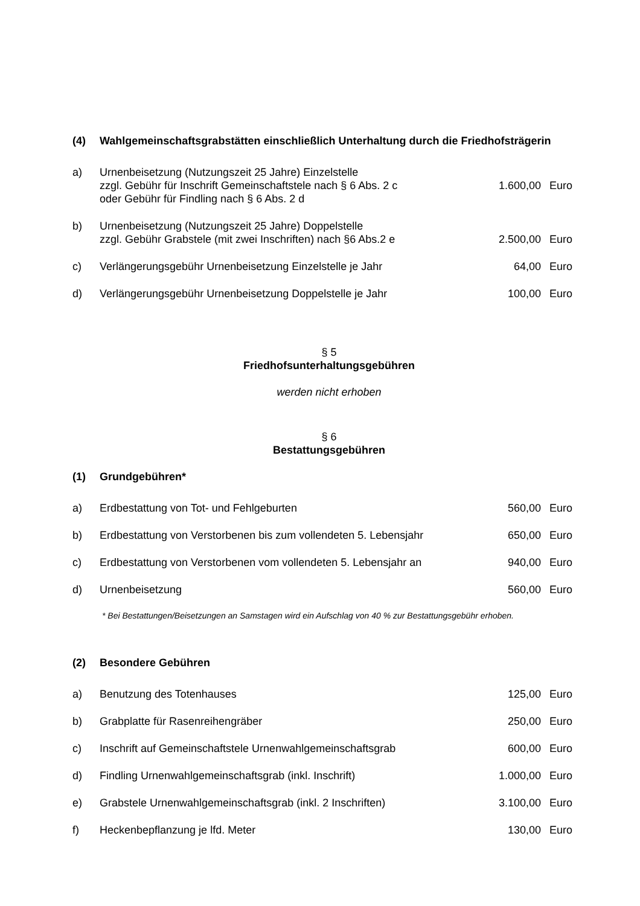(4) Wahlgemeinschaftsgrabstätten einschließlich Unterhaltung durch die Friedhofsträgerin
| a) | Urnenbeisetzung (Nutzungszeit 25 Jahre) Einzelstelle zzgl. Gebühr für Inschrift Gemeinschaftstele nach § 6 Abs. 2 c oder Gebühr für Findling nach § 6 Abs. 2 d | 1.600,00 | Euro |
| b) | Urnenbeisetzung (Nutzungszeit 25 Jahre) Doppelstelle zzgl. Gebühr Grabstele (mit zwei Inschriften) nach §6 Abs.2 e | 2.500,00 | Euro |
| c) | Verlängerungsgebühr Urnenbeisetzung Einzelstelle je Jahr | 64,00 | Euro |
| d) | Verlängerungsgebühr Urnenbeisetzung Doppelstelle je Jahr | 100,00 | Euro |
§ 5
Friedhofsunterhaltungsgebühren
werden nicht erhoben
§ 6
Bestattungsgebühren
(1) Grundgebühren*
| a) | Erdbestattung von Tot- und Fehlgeburten | 560,00 | Euro |
| b) | Erdbestattung von Verstorbenen bis zum vollendeten 5. Lebensjahr | 650,00 | Euro |
| c) | Erdbestattung von Verstorbenen vom vollendeten 5. Lebensjahr an | 940,00 | Euro |
| d) | Urnenbeisetzung | 560,00 | Euro |
* Bei Bestattungen/Beisetzungen an Samstagen wird ein Aufschlag von 40 % zur Bestattungsgebühr erhoben.
(2) Besondere Gebühren
| a) | Benutzung des Totenhauses | 125,00 | Euro |
| b) | Grabplatte für Rasenreihengräber | 250,00 | Euro |
| c) | Inschrift auf Gemeinschaftstele Urnenwahlgemeinschaftsgrab | 600,00 | Euro |
| d) | Findling Urnenwahlgemeinschaftsgrab (inkl. Inschrift) | 1.000,00 | Euro |
| e) | Grabstele Urnenwahlgemeinschaftsgrab (inkl. 2 Inschriften) | 3.100,00 | Euro |
| f) | Heckenbepflanzung je lfd. Meter | 130,00 | Euro |